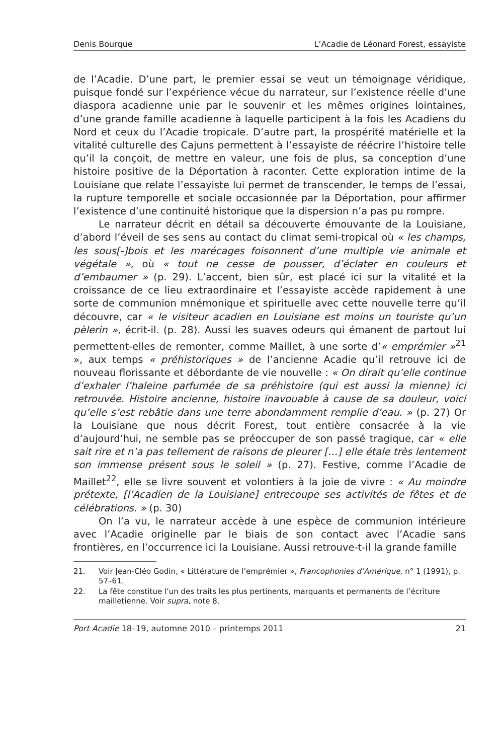Denis Bourque L’Acadie de Léonard Forest, essayiste
de l’Acadie. D’une part, le premier essai se veut un témoignage véridique, puisque fondé sur l’expérience vécue du narrateur, sur l’existence réelle d’une diaspora acadienne unie par le souvenir et les mêmes origines lointaines, d’une grande famille acadienne à laquelle participent à la fois les Acadiens du Nord et ceux du l’Acadie tropicale. D’autre part, la prospérité matérielle et la vitalité culturelle des Cajuns permettent à l’essayiste de réécrire l’histoire telle qu’il la conçoit, de mettre en valeur, une fois de plus, sa conception d’une histoire positive de la Déportation à raconter. Cette exploration intime de la Louisiane que relate l’essayiste lui permet de transcender, le temps de l’essai, la rupture temporelle et sociale occasionnée par la Déportation, pour affirmer l’existence d’une continuité historique que la dispersion n’a pas pu rompre.
Le narrateur décrit en détail sa découverte émouvante de la Louisiane, d’abord l’éveil de ses sens au contact du climat semi-tropical où « les champs, les sous[-]bois et les marécages foisonnent d’une multiple vie animale et végétale », où « tout ne cesse de pousser, d’éclater en couleurs et d’embaumer » (p. 29). L’accent, bien sûr, est placé ici sur la vitalité et la croissance de ce lieu extraordinaire et l’essayiste accède rapidement à une sorte de communion mnémonique et spirituelle avec cette nouvelle terre qu’il découvre, car « le visiteur acadien en Louisiane est moins un touriste qu’un pèlerin », écrit-il. (p. 28). Aussi les suaves odeurs qui émanent de partout lui permettent-elles de remonter, comme Maillet, à une sorte d’« emprémier »<sup>21</sup> », aux temps « préhistoriques » de l’ancienne Acadie qu’il retrouve ici de nouveau florissante et débordante de vie nouvelle : « On dirait qu’elle continue d’exhaler l’haleine parfumée de sa préhistoire (qui est aussi la mienne) ici retrouvée. Histoire ancienne, histoire inavouable à cause de sa douleur, voici qu’elle s’est rebâtie dans une terre abondamment remplie d’eau. » (p. 27) Or la Louisiane que nous décrit Forest, tout entière consacrée à la vie d’aujourd’hui, ne semble pas se préoccuper de son passé tragique, car « elle sait rire et n’a pas tellement de raisons de pleurer […] elle étale très lentement son immense présent sous le soleil » (p. 27). Festive, comme l’Acadie de Maillet<sup>22</sup>, elle se livre souvent et volontiers à la joie de vivre : « Au moindre prétexte, [l’Acadien de la Louisiane] entrecoupe ses activités de fêtes et de célébrations. » (p. 30)
On l’a vu, le narrateur accède à une espèce de communion intérieure avec l’Acadie originelle par le biais de son contact avec l’Acadie sans frontières, en l’occurrence ici la Louisiane. Aussi retrouve-t-il la grande famille
21. Voir Jean-Cléo Godin, « Littérature de l’emprémier », Francophonies d’Amérique, n° 1 (1991), p. 57–61.
22. La fête constitue l’un des traits les plus pertinents, marquants et permanents de l’écriture mailletienne. Voir supra, note 8.
Port Acadie 18–19, automne 2010 – printemps 2011 21